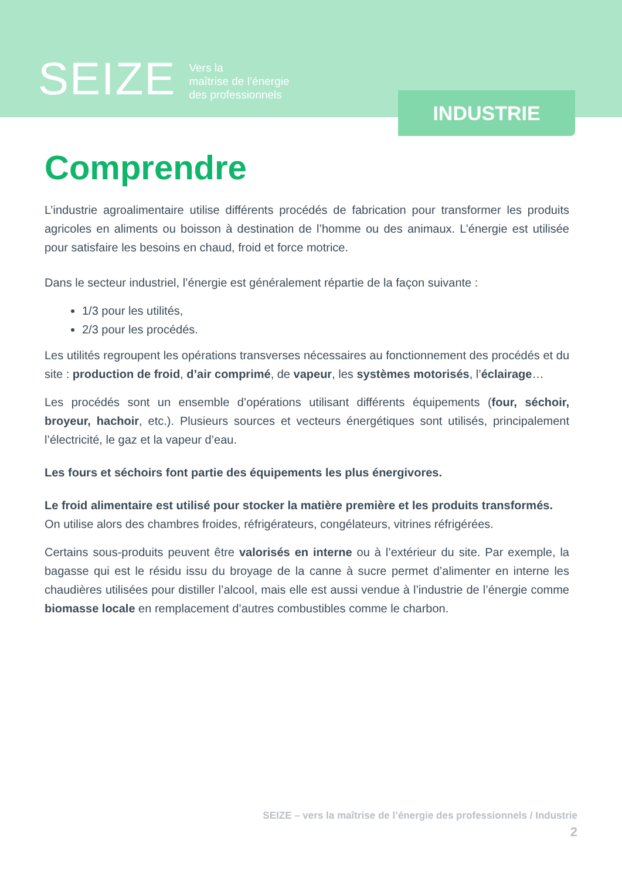SEIZE
Vers la
maîtrise de l’énergie
des professionnels
INDUSTRIE
Comprendre
L’industrie agroalimentaire utilise différents procédés de fabrication pour transformer les produits agricoles en aliments ou boisson à destination de l’homme ou des animaux. L’énergie est utilisée pour satisfaire les besoins en chaud, froid et force motrice.
Dans le secteur industriel, l’énergie est généralement répartie de la façon suivante :
1/3 pour les utilités,
2/3 pour les procédés.
Les utilités regroupent les opérations transverses nécessaires au fonctionnement des procédés et du site : production de froid, d’air comprimé, de vapeur, les systèmes motorisés, l’éclairage…
Les procédés sont un ensemble d’opérations utilisant différents équipements (four, séchoir, broyeur, hachoir, etc.). Plusieurs sources et vecteurs énergétiques sont utilisés, principalement l’électricité, le gaz et la vapeur d’eau.
Les fours et séchoirs font partie des équipements les plus énergivores.
Le froid alimentaire est utilisé pour stocker la matière première et les produits transformés.
On utilise alors des chambres froides, réfrigérateurs, congélateurs, vitrines réfrigérées.
Certains sous-produits peuvent être valorisés en interne ou à l’extérieur du site. Par exemple, la bagasse qui est le résidu issu du broyage de la canne à sucre permet d’alimenter en interne les chaudières utilisées pour distiller l’alcool, mais elle est aussi vendue à l’industrie de l’énergie comme biomasse locale en remplacement d’autres combustibles comme le charbon.
SEIZE – vers la maîtrise de l’énergie des professionnels / Industrie
2